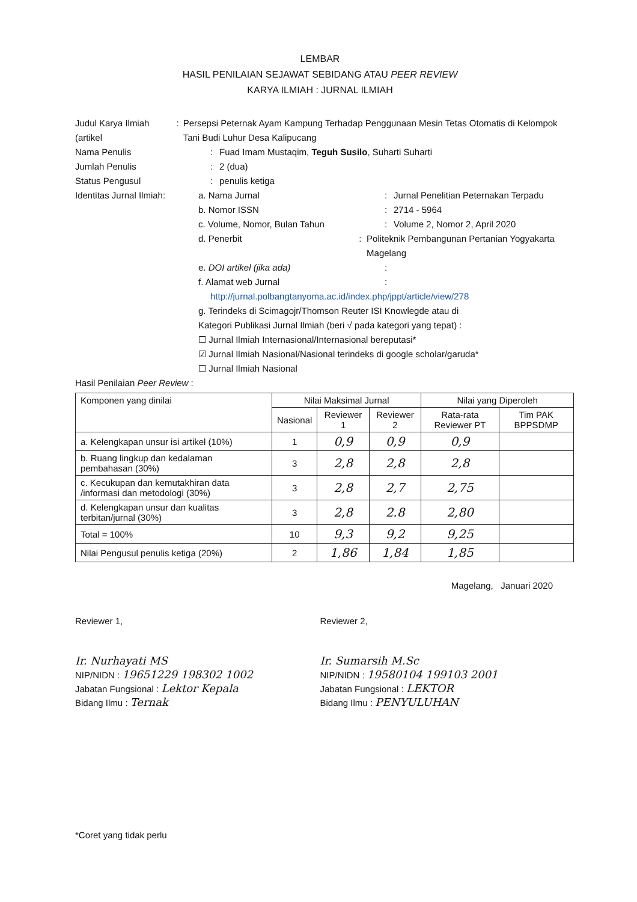LEMBAR
HASIL PENILAIAN SEJAWAT SEBIDANG ATAU PEER REVIEW
KARYA ILMIAH : JURNAL ILMIAH
Judul Karya Ilmiah (artikel
: Persepsi Peternak Ayam Kampung Terhadap Penggunaan Mesin Tetas Otomatis di Kelompok Tani Budi Luhur Desa Kalipucang
Nama Penulis : Fuad Imam Mustaqim, Teguh Susilo, Suharti Suharti
Jumlah Penulis : 2 (dua)
Status Pengusul : penulis ketiga
Identitas Jurnal Ilmiah:
a. Nama Jurnal : Jurnal Penelitian Peternakan Terpadu
b. Nomor ISSN : 2714 - 5964
c. Volume, Nomor, Bulan Tahun : Volume 2, Nomor 2, April 2020
d. Penerbit : Politeknik Pembangunan Pertanian Yogyakarta Magelang
e. DOI artikel (jika ada) :
f. Alamat web Jurnal :
http://jurnal.polbangtanyoma.ac.id/index.php/jppt/article/view/278
g. Terindeks di Scimagojr/Thomson Reuter ISI Knowlegde atau di
Kategori Publikasi Jurnal Ilmiah (beri √ pada kategori yang tepat) :
☐ Jurnal Ilmiah Internasional/Internasional bereputasi*
☑ Jurnal Ilmiah Nasional/Nasional terindeks di google scholar/garuda*
☐ Jurnal Ilmiah Nasional
Hasil Penilaian Peer Review :
| Komponen yang dinilai | Nilai Maksimal Jurnal | | | Nilai yang Diperoleh | |
| --- | --- | --- | --- | --- | --- |
| | Nasional | Reviewer 1 | Reviewer 2 | Rata-rata Reviewer PT | Tim PAK BPPSDMP |
| a. Kelengkapan unsur isi artikel (10%) | 1 | 0,9 | 0,9 | 0,9 | |
| b. Ruang lingkup dan kedalaman pembahasan (30%) | 3 | 2,8 | 2,8 | 2,8 | |
| c. Kecukupan dan kemutakhiran data /informasi dan metodologi (30%) | 3 | 2,8 | 2,7 | 2,75 | |
| d. Kelengkapan unsur dan kualitas terbitan/jurnal (30%) | 3 | 2,8 | 2.8 | 2,80 | |
| Total = 100% | 10 | 9,3 | 9,2 | 9,25 | |
| Nilai Pengusul penulis ketiga (20%) | 2 | 1,86 | 1,84 | 1,85 | |
Magelang, Januari 2020
Reviewer 1,
Ir. Nurhayati MS
NIP/NIDN : 19651229 198302 1002
Jabatan Fungsional : Lektor Kepala
Bidang Ilmu : Ternak
Reviewer 2,
Ir. Sumarsih M.Sc
NIP/NIDN : 19580104 199103 2001
Jabatan Fungsional : LEKTOR
Bidang Ilmu : PENYULUHAN
*Coret yang tidak perlu